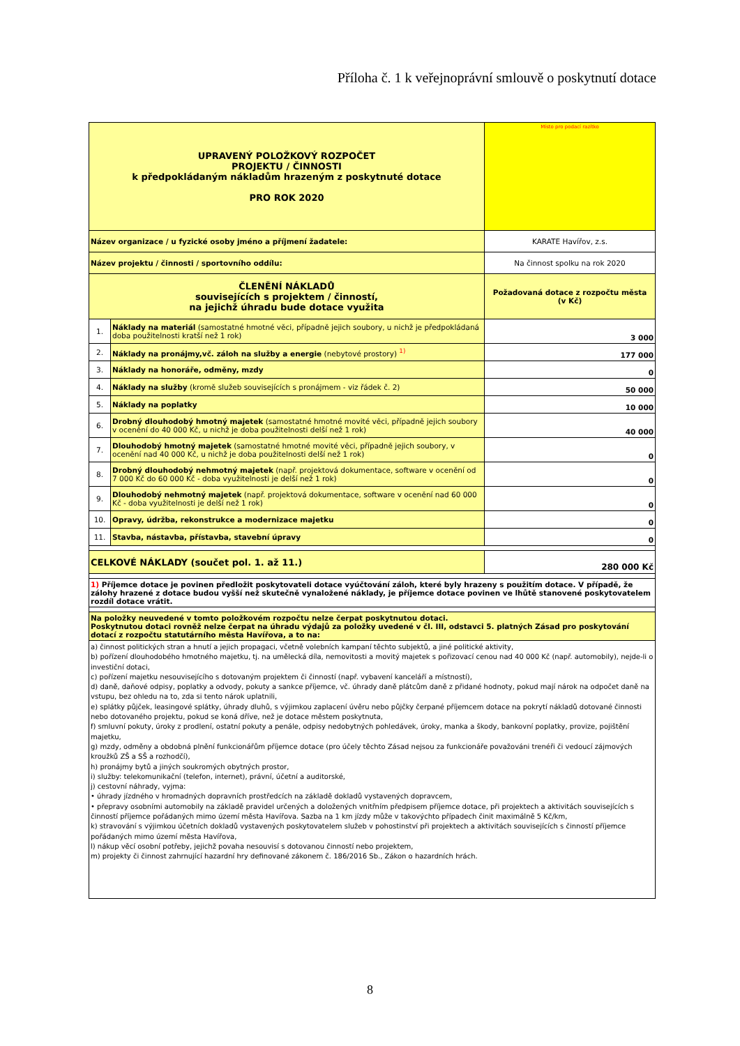Příloha č. 1 k veřejnoprávní smlouvě o poskytnutí dotace
| UPRAVENÝ POLOŽKOVÝ ROZPOČET PROJEKTU / ČINNOSTI k předpokládaným nákladům hrazeným z poskytnuté dotace PRO ROK 2020 | | | Místo pro podací razítko |
| Název organizace / u fyzické osoby jméno a příjmení žadatele: | | KARATE Havířov, z.s. | |
| Název projektu / činnosti / sportovního oddílu: | | Na činnost spolku na rok 2020 | |
| ČLENĚNÍ NÁKLADŮ souvisejících s projektem / činností, na jejichž úhradu bude dotace využita | | | Požadovaná dotace z rozpočtu města (v Kč) |
| 1. | Náklady na materiál (samostatné hmotné věci, případně jejich soubory, u nichž je předpokládaná doba použitelnosti kratší než 1 rok) | | 3 000 |
| 2. | Náklady na pronájmy,vč. záloh na služby a energie (nebytové prostory) <sup>1)</sup> | | 177 000 |
| 3. | Náklady na honoráře, odměny, mzdy | | 0 |
| 4. | Náklady na služby (kromě služeb souvisejících s pronájmem - viz řádek č. 2) | | 50 000 |
| 5. | Náklady na poplatky | | 10 000 |
| 6. | Drobný dlouhodobý hmotný majetek (samostatné hmotné movité věci, případně jejich soubory v ocenění do 40 000 Kč, u nichž je doba použitelnosti delší než 1 rok) | | 40 000 |
| 7. | Dlouhodobý hmotný majetek (samostatné hmotné movité věci, případně jejich soubory, v ocenění nad 40 000 Kč, u nichž je doba použitelnosti delší než 1 rok) | | 0 |
| 8. | Drobný dlouhodobý nehmotný majetek (např. projektová dokumentace, software v ocenění od 7 000 Kč do 60 000 Kč - doba využitelnosti je delší než 1 rok) | | 0 |
| 9. | Dlouhodobý nehmotný majetek (např. projektová dokumentace, software v ocenění nad 60 000 Kč - doba využitelnosti je delší než 1 rok) | | 0 |
| 10. | Opravy, údržba, rekonstrukce a modernizace majetku | | 0 |
| 11. | Stavba, nástavba, přístavba, stavební úpravy | | 0 |
| CELKOVÉ NÁKLADY (součet pol. 1. až 11.) | | | 280 000 Kč |
| 1) Příjemce dotace je povinen předložit poskytovateli dotace vyúčtování záloh, které byly hrazeny s použitím dotace. V případě, že zálohy hrazené z dotace budou vyšší než skutečně vynaložené náklady, je příjemce dotace povinen ve lhůtě stanovené poskytovatelem rozdíl dotace vrátit. | | | |
| Na položky neuvedené v tomto položkovém rozpočtu nelze čerpat poskytnutou dotaci. Poskytnutou dotaci rovněž nelze čerpat na úhradu výdajů za položky uvedené v čl. III, odstavci 5. platných Zásad pro poskytování dotací z rozpočtu statutárního města Havířova, a to na: | | | |
| a) činnost politických stran a hnutí a jejich propagaci, včetně volebních kampaní těchto subjektů, a jiné politické aktivity, b) pořízení dlouhodobého hmotného majetku, tj. na umělecká díla, nemovitosti a movitý majetek s pořizovací cenou nad 40 000 Kč (např. automobily), nejde-li o investiční dotaci, c) pořízení majetku nesouvisejícího s dotovaným projektem či činností (např. vybavení kanceláří a místností), d) daně, daňové odpisy, poplatky a odvody, pokuty a sankce příjemce, vč. úhrady daně plátcům daně z přidané hodnoty, pokud mají nárok na odpočet daně na vstupu, bez ohledu na to, zda si tento nárok uplatnili, e) splátky půjček, leasingové splátky, úhrady dluhů, s výjimkou zaplacení úvěru nebo půjčky čerpané příjemcem dotace na pokrytí nákladů dotované činnosti nebo dotovaného projektu, pokud se koná dříve, než je dotace městem poskytnuta, f) smluvní pokuty, úroky z prodlení, ostatní pokuty a penále, odpisy nedobytných pohledávek, úroky, manka a škody, bankovní poplatky, provize, pojištění majetku, g) mzdy, odměny a obdobná plnění funkcionářům příjemce dotace (pro účely těchto Zásad nejsou za funkcionáře považováni trenéři či vedoucí zájmových kroužků ZŠ a SŠ a rozhodčí), h) pronájmy bytů a jiných soukromých obytných prostor, i) služby: telekomunikační (telefon, internet), právní, účetní a auditorské, j) cestovní náhrady, vyjma: • úhrady jízdného v hromadných dopravních prostředcích na základě dokladů vystavených dopravcem, • přepravy osobními automobily na základě pravidel určených a doložených vnitřním předpisem příjemce dotace, při projektech a aktivitách souvisejících s činností příjemce pořádaných mimo území města Havířova. Sazba na 1 km jízdy může v takovýchto případech činit maximálně 5 Kč/km, k) stravování s výjimkou účetních dokladů vystavených poskytovatelem služeb v pohostinství při projektech a aktivitách souvisejících s činností příjemce pořádaných mimo území města Havířova, l) nákup věcí osobní potřeby, jejichž povaha nesouvisí s dotovanou činností nebo projektem, m) projekty či činnost zahrnující hazardní hry definované zákonem č. 186/2016 Sb., Zákon o hazardních hrách. | | | |
8